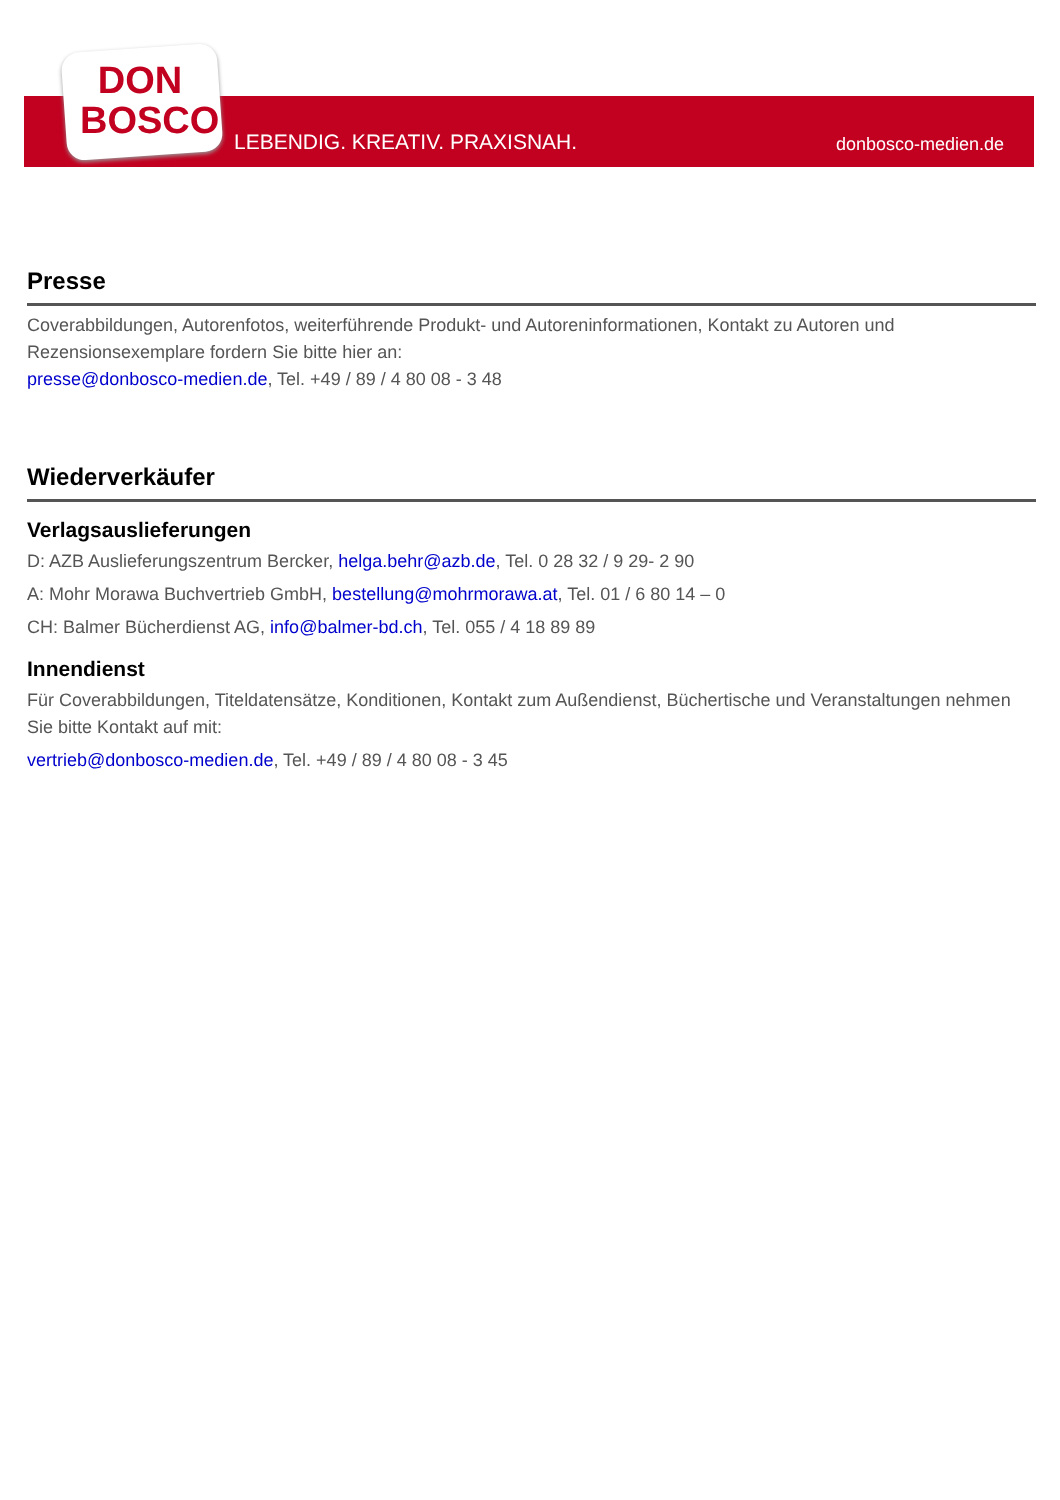DON BOSCO
LEBENDIG. KREATIV. PRAXISNAH. donbosco-medien.de
Presse
Coverabbildungen, Autorenfotos, weiterführende Produkt- und Autoreninformationen, Kontakt zu Autoren und Rezensionsexemplare fordern Sie bitte hier an:
presse@donbosco-medien.de, Tel. +49 / 89 / 4 80 08 - 3 48
Wiederverkäufer
Verlagsauslieferungen
D: AZB Auslieferungszentrum Bercker, helga.behr@azb.de, Tel. 0 28 32 / 9 29- 2 90
A: Mohr Morawa Buchvertrieb GmbH, bestellung@mohrmorawa.at, Tel. 01 / 6 80 14 – 0
CH: Balmer Bücherdienst AG, info@balmer-bd.ch, Tel. 055 / 4 18 89 89
Innendienst
Für Coverabbildungen, Titeldatensätze, Konditionen, Kontakt zum Außendienst, Büchertische und Veranstaltungen nehmen Sie bitte Kontakt auf mit:
vertrieb@donbosco-medien.de, Tel. +49 / 89 / 4 80 08 - 3 45